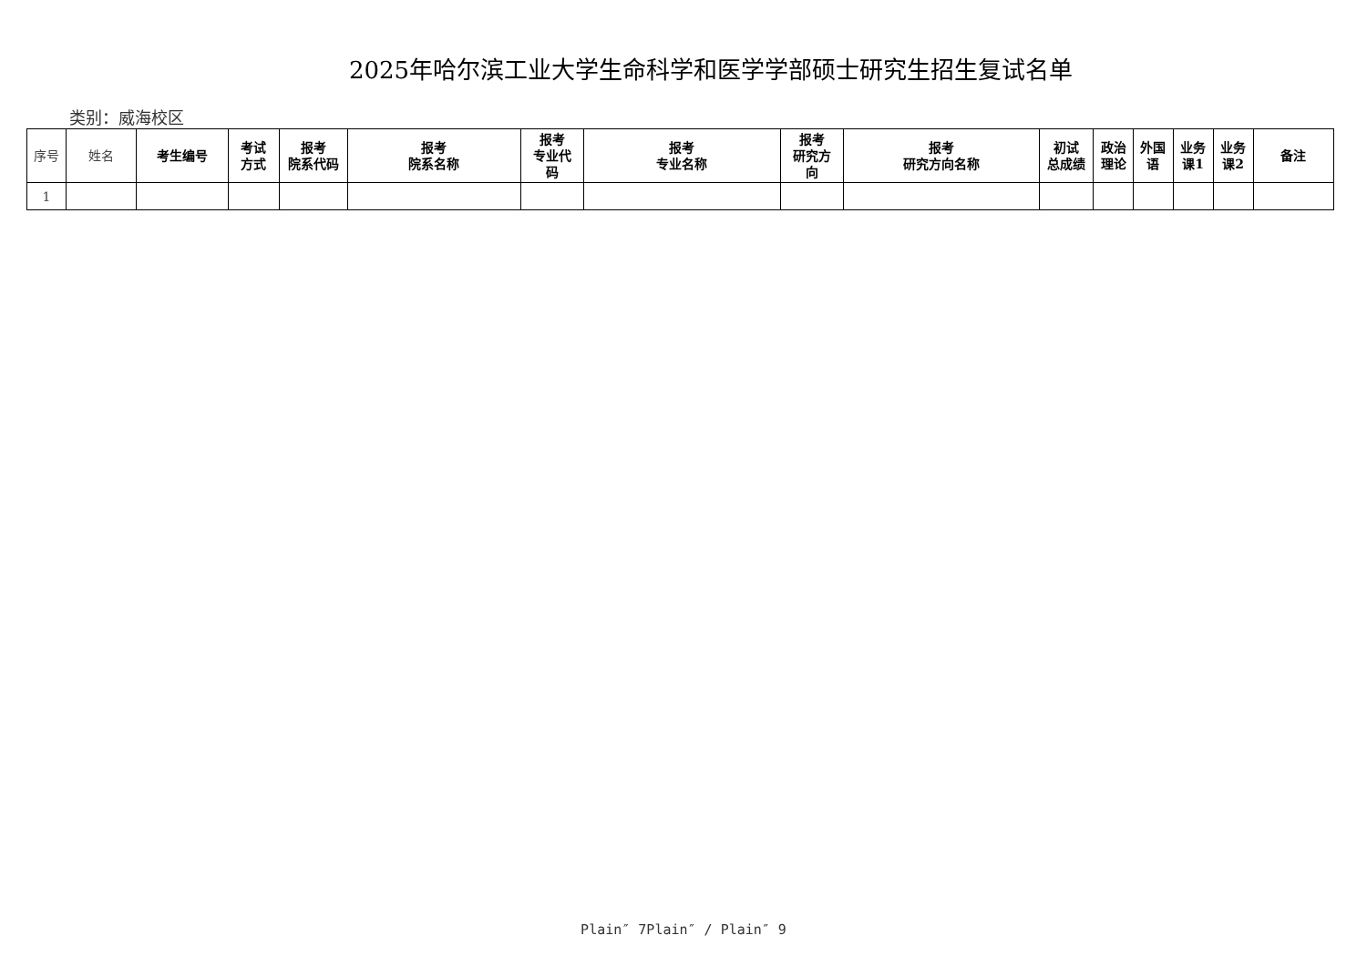2025年哈尔滨工业大学生命科学和医学学部硕士研究生招生复试名单
类别：威海校区
| 序号 | 姓名 | 考生编号 | 考试 方式 | 报考 院系代码 | 报考 院系名称 | 报考 专业代 码 | 报考 专业名称 | 报考 研究方 向 | 报考 研究方向名称 | 初试 总成绩 | 政治 理论 | 外国 语 | 业务 课1 | 业务 课2 | 备注 |
| --- | --- | --- | --- | --- | --- | --- | --- | --- | --- | --- | --- | --- | --- | --- | --- |
| 1 | | | | | | | | | | | | | | | |
Plain″ 7Plain″ / Plain″ 9